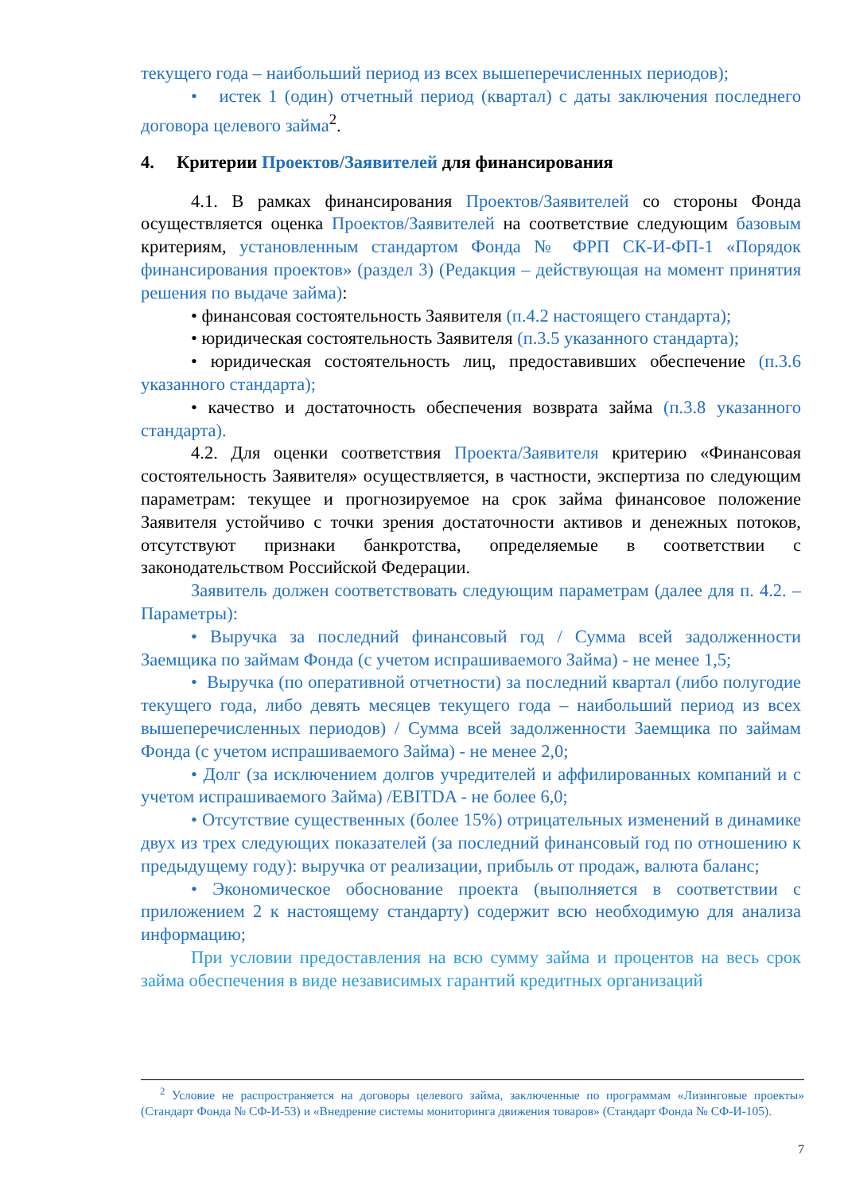текущего года – наибольший период из всех вышеперечисленных периодов);
• истек 1 (один) отчетный период (квартал) с даты заключения последнего договора целевого займа<sup>2</sup>.
4. Критерии Проектов/Заявителей для финансирования
4.1. В рамках финансирования Проектов/Заявителей со стороны Фонда осуществляется оценка Проектов/Заявителей на соответствие следующим базовым критериям, установленным стандартом Фонда № ФРП СК-И-ФП-1 «Порядок финансирования проектов» (раздел 3) (Редакция – действующая на момент принятия решения по выдаче займа):
• финансовая состоятельность Заявителя (п.4.2 настоящего стандарта);
• юридическая состоятельность Заявителя (п.3.5 указанного стандарта);
• юридическая состоятельность лиц, предоставивших обеспечение (п.3.6 указанного стандарта);
• качество и достаточность обеспечения возврата займа (п.3.8 указанного стандарта).
4.2. Для оценки соответствия Проекта/Заявителя критерию «Финансовая состоятельность Заявителя» осуществляется, в частности, экспертиза по следующим параметрам: текущее и прогнозируемое на срок займа финансовое положение Заявителя устойчиво с точки зрения достаточности активов и денежных потоков, отсутствуют признаки банкротства, определяемые в соответствии с законодательством Российской Федерации.
Заявитель должен соответствовать следующим параметрам (далее для п. 4.2. – Параметры):
• Выручка за последний финансовый год / Сумма всей задолженности Заемщика по займам Фонда (с учетом испрашиваемого Займа) - не менее 1,5;
• Выручка (по оперативной отчетности) за последний квартал (либо полугодие текущего года, либо девять месяцев текущего года – наибольший период из всех вышеперечисленных периодов) / Сумма всей задолженности Заемщика по займам Фонда (с учетом испрашиваемого Займа) - не менее 2,0;
• Долг (за исключением долгов учредителей и аффилированных компаний и с учетом испрашиваемого Займа) /EBITDA - не более 6,0;
• Отсутствие существенных (более 15%) отрицательных изменений в динамике двух из трех следующих показателей (за последний финансовый год по отношению к предыдущему году): выручка от реализации, прибыль от продаж, валюта баланс;
• Экономическое обоснование проекта (выполняется в соответствии с приложением 2 к настоящему стандарту) содержит всю необходимую для анализа информацию;
При условии предоставления на всю сумму займа и процентов на весь срок займа обеспечения в виде независимых гарантий кредитных организаций
<sup>2</sup> Условие не распространяется на договоры целевого займа, заключенные по программам «Лизинговые проекты» (Стандарт Фонда № СФ-И-53) и «Внедрение системы мониторинга движения товаров» (Стандарт Фонда № СФ-И-105).
7